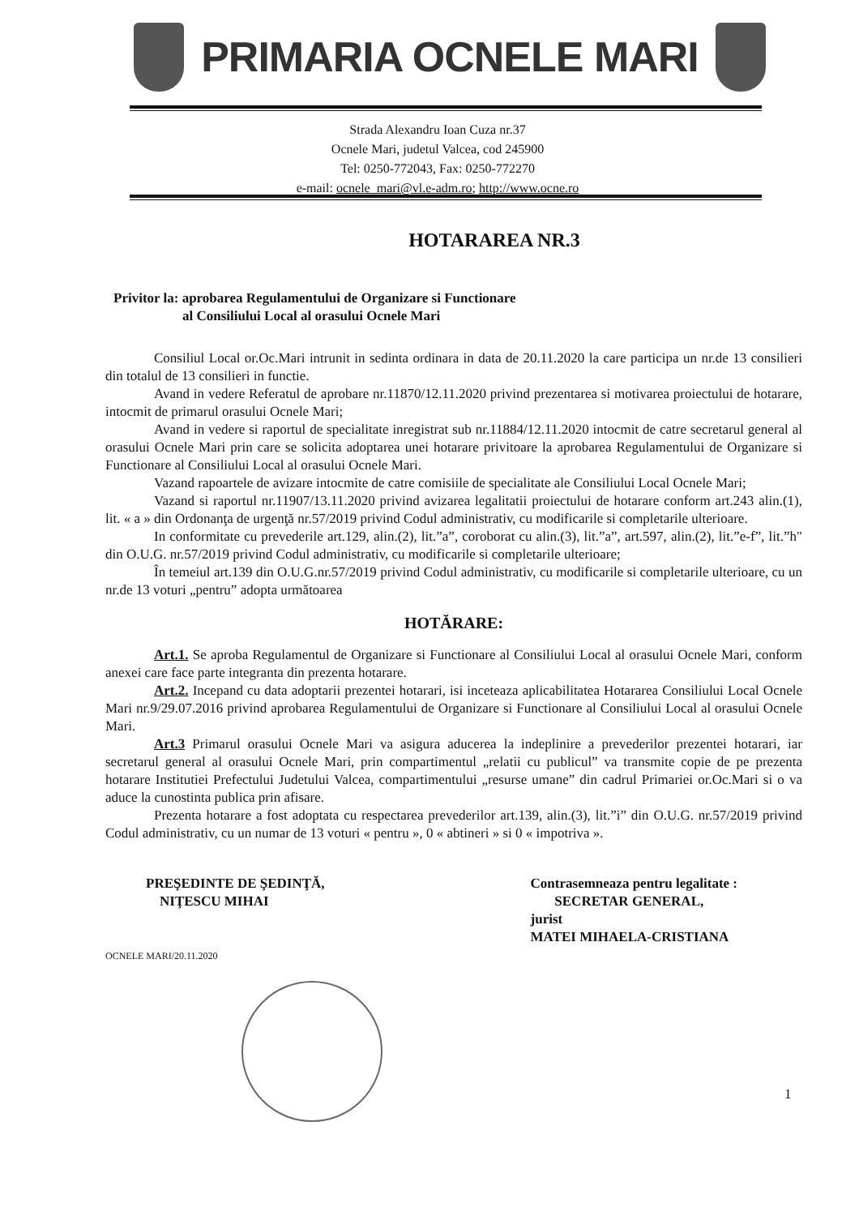PRIMARIA OCNELE MARI
Strada Alexandru Ioan Cuza nr.37
Ocnele Mari, judetul Valcea, cod 245900
Tel: 0250-772043, Fax: 0250-772270
e-mail: ocnele_mari@vl.e-adm.ro; http://www.ocne.ro
HOTARAREA NR.3
Privitor la: aprobarea Regulamentului de Organizare si Functionare
al Consiliului Local al orasului Ocnele Mari
Consiliul Local or.Oc.Mari intrunit in sedinta ordinara in data de 20.11.2020 la care participa un nr.de 13 consilieri din totalul de 13 consilieri in functie.
Avand in vedere Referatul de aprobare nr.11870/12.11.2020 privind prezentarea si motivarea proiectului de hotarare, intocmit de primarul orasului Ocnele Mari;
Avand in vedere si raportul de specialitate inregistrat sub nr.11884/12.11.2020 intocmit de catre secretarul general al orasului Ocnele Mari prin care se solicita adoptarea unei hotarare privitoare la aprobarea Regulamentului de Organizare si Functionare al Consiliului Local al orasului Ocnele Mari.
Vazand rapoartele de avizare intocmite de catre comisiile de specialitate ale Consiliului Local Ocnele Mari;
Vazand si raportul nr.11907/13.11.2020 privind avizarea legalitatii proiectului de hotarare conform art.243 alin.(1), lit. « a » din Ordonanţa de urgenţă nr.57/2019 privind Codul administrativ, cu modificarile si completarile ulterioare.
In conformitate cu prevederile art.129, alin.(2), lit.”a”, coroborat cu alin.(3), lit.”a”, art.597, alin.(2), lit.”e-f”, lit.”h" din O.U.G. nr.57/2019 privind Codul administrativ, cu modificarile si completarile ulterioare;
În temeiul art.139 din O.U.G.nr.57/2019 privind Codul administrativ, cu modificarile si completarile ulterioare, cu un nr.de 13 voturi „pentru” adopta următoarea
HOTĂRARE:
Art.1. Se aproba Regulamentul de Organizare si Functionare al Consiliului Local al orasului Ocnele Mari, conform anexei care face parte integranta din prezenta hotarare.
Art.2. Incepand cu data adoptarii prezentei hotarari, isi inceteaza aplicabilitatea Hotararea Consiliului Local Ocnele Mari nr.9/29.07.2016 privind aprobarea Regulamentului de Organizare si Functionare al Consiliului Local al orasului Ocnele Mari.
Art.3 Primarul orasului Ocnele Mari va asigura aducerea la indeplinire a prevederilor prezentei hotarari, iar secretarul general al orasului Ocnele Mari, prin compartimentul „relatii cu publicul” va transmite copie de pe prezenta hotarare Institutiei Prefectului Judetului Valcea, compartimentului „resurse umane” din cadrul Primariei or.Oc.Mari si o va aduce la cunostinta publica prin afisare.
Prezenta hotarare a fost adoptata cu respectarea prevederilor art.139, alin.(3), lit.”i” din O.U.G. nr.57/2019 privind Codul administrativ, cu un numar de 13 voturi « pentru », 0 « abtineri » si 0 « impotriva ».
PREŞEDINTE DE ŞEDINŢĂ,
NIŢESCU MIHAI
OCNELE MARI/20.11.2020
Contrasemneaza pentru legalitate :
SECRETAR GENERAL,
jurist
MATEI MIHAELA-CRISTIANA
1